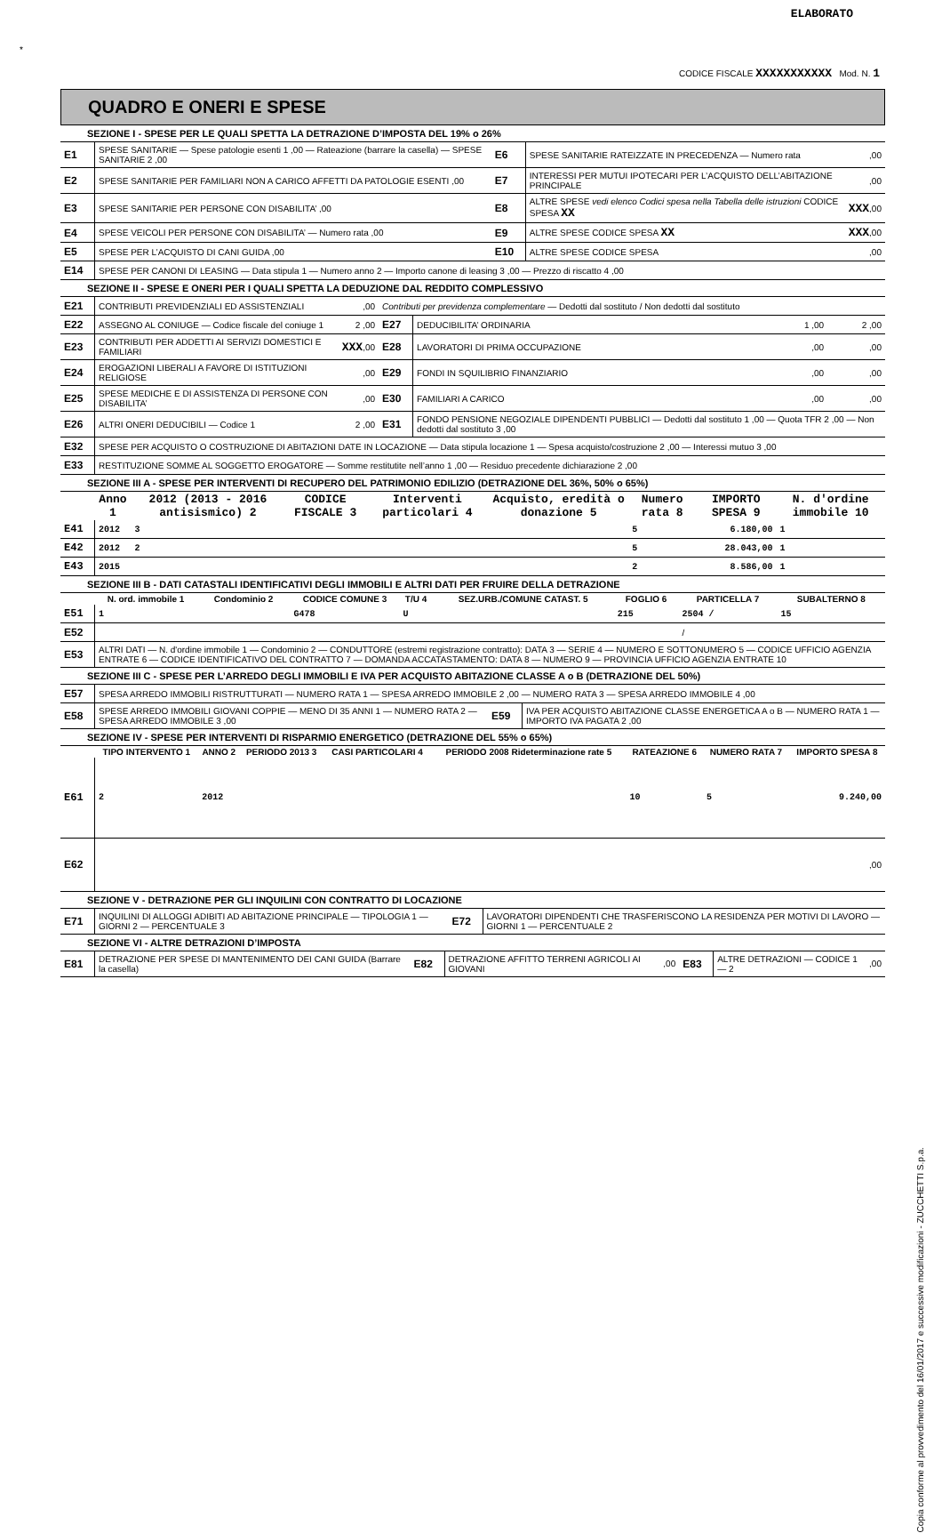ELABORATO
*
CODICE FISCALE XXXXXXXXXXX Mod. N. 1
QUADRO E ONERI E SPESE
SEZIONE I - SPESE PER LE QUALI SPETTA LA DETRAZIONE D’IMPOSTA DEL 19% o 26%
| E1 | SPESE SANITARIE — Spese patologie esenti 1 ,00 — Rateazione (barrare la casella) — SPESE SANITARIE 2 ,00 | E6 | SPESE SANITARIE RATEIZZATE IN PRECEDENZA — Numero rata | ,00 |
| E2 | SPESE SANITARIE PER FAMILIARI NON A CARICO AFFETTI DA PATOLOGIE ESENTI ,00 | E7 | INTERESSI PER MUTUI IPOTECARI PER L’ACQUISTO DELL’ABITAZIONE PRINCIPALE | ,00 |
| E3 | SPESE SANITARIE PER PERSONE CON DISABILITA’ ,00 | E8 | ALTRE SPESE vedi elenco Codici spesa nella Tabella delle istruzioni CODICE SPESA XX | XXX ,00 |
| E4 | SPESE VEICOLI PER PERSONE CON DISABILITA’ — Numero rata ,00 | E9 | ALTRE SPESE CODICE SPESA XX | XXX ,00 |
| E5 | SPESE PER L’ACQUISTO DI CANI GUIDA ,00 | E10 | ALTRE SPESE CODICE SPESA | ,00 |
| E14 | SPESE PER CANONI DI LEASING — Data stipula 1 — Numero anno 2 — Importo canone di leasing 3 ,00 — Prezzo di riscatto 4 ,00 | | | |
SEZIONE II - SPESE E ONERI PER I QUALI SPETTA LA DEDUZIONE DAL REDDITO COMPLESSIVO
| E21 | CONTRIBUTI PREVIDENZIALI ED ASSISTENZIALI | ,00 | Contributi per previdenza complementare — Dedotti dal sostituto / Non dedotti dal sostituto | | | |
| E22 | ASSEGNO AL CONIUGE — Codice fiscale del coniuge 1 | 2 ,00 | E27 | DEDUCIBILITA’ ORDINARIA | 1 ,00 | 2 ,00 |
| E23 | CONTRIBUTI PER ADDETTI AI SERVIZI DOMESTICI E FAMILIARI | XXX ,00 | E28 | LAVORATORI DI PRIMA OCCUPAZIONE | ,00 | ,00 |
| E24 | EROGAZIONI LIBERALI A FAVORE DI ISTITUZIONI RELIGIOSE | ,00 | E29 | FONDI IN SQUILIBRIO FINANZIARIO | ,00 | ,00 |
| E25 | SPESE MEDICHE E DI ASSISTENZA DI PERSONE CON DISABILITA’ | ,00 | E30 | FAMILIARI A CARICO | ,00 | ,00 |
| E26 | ALTRI ONERI DEDUCIBILI — Codice 1 | 2 ,00 | E31 | FONDO PENSIONE NEGOZIALE DIPENDENTI PUBBLICI — Dedotti dal sostituto 1 ,00 — Quota TFR 2 ,00 — Non dedotti dal sostituto 3 ,00 | | |
| E32 | SPESE PER ACQUISTO O COSTRUZIONE DI ABITAZIONI DATE IN LOCAZIONE — Data stipula locazione 1 — Spesa acquisto/costruzione 2 ,00 — Interessi mutuo 3 ,00 | | | | | |
| E33 | RESTITUZIONE SOMME AL SOGGETTO EROGATORE — Somme restitutite nell’anno 1 ,00 — Residuo precedente dichiarazione 2 ,00 | | | | | |
SEZIONE III A - SPESE PER INTERVENTI DI RECUPERO DEL PATRIMONIO EDILIZIO (DETRAZIONE DEL 36%, 50% o 65%)
| | Anno 1 | 2012 (2013 - 2016 antisismico) 2 | CODICE FISCALE 3 | Interventi particolari 4 | Acquisto, eredità o donazione 5 | Numero rata 8 | IMPORTO SPESA 9 | N. d'ordine immobile 10 |
| --- | --- | --- | --- | --- | --- | --- | --- | --- |
| E41 | 2012 | 3 | | | | 5 | 6.180,00 | 1 |
| E42 | 2012 | 2 | | | | 5 | 28.043,00 | 1 |
| E43 | 2015 | | | | | 2 | 8.586,00 | 1 |
SEZIONE III B - DATI CATASTALI IDENTIFICATIVI DEGLI IMMOBILI E ALTRI DATI PER FRUIRE DELLA DETRAZIONE
| | N. ord. immobile 1 | Condominio 2 | CODICE COMUNE 3 | T/U 4 | SEZ.URB./COMUNE CATAST. 5 | FOGLIO 6 | PARTICELLA 7 | SUBALTERNO 8 |
| --- | --- | --- | --- | --- | --- | --- | --- | --- |
| E51 | 1 | | G478 | U | | 215 | 2504 / | 15 |
| E52 | | | | | | | / | |
| E53 | ALTRI DATI — N. d'ordine immobile 1 — Condominio 2 — CONDUTTORE (estremi registrazione contratto): DATA 3 — SERIE 4 — NUMERO E SOTTONUMERO 5 — CODICE UFFICIO AGENZIA ENTRATE 6 — CODICE IDENTIFICATIVO DEL CONTRATTO 7 — DOMANDA ACCATASTAMENTO: DATA 8 — NUMERO 9 — PROVINCIA UFFICIO AGENZIA ENTRATE 10 | | | | | | | |
SEZIONE III C - SPESE PER L’ARREDO DEGLI IMMOBILI E IVA PER ACQUISTO ABITAZIONE CLASSE A o B (DETRAZIONE DEL 50%)
| E57 | SPESA ARREDO IMMOBILI RISTRUTTURATI — NUMERO RATA 1 — SPESA ARREDO IMMOBILE 2 ,00 — NUMERO RATA 3 — SPESA ARREDO IMMOBILE 4 ,00 | | |
| E58 | SPESE ARREDO IMMOBILI GIOVANI COPPIE — MENO DI 35 ANNI 1 — NUMERO RATA 2 — SPESA ARREDO IMMOBILE 3 ,00 | E59 | IVA PER ACQUISTO ABITAZIONE CLASSE ENERGETICA A o B — NUMERO RATA 1 — IMPORTO IVA PAGATA 2 ,00 |
SEZIONE IV - SPESE PER INTERVENTI DI RISPARMIO ENERGETICO (DETRAZIONE DEL 55% o 65%)
| | TIPO INTERVENTO 1 | ANNO 2 | PERIODO 2013 3 | CASI PARTICOLARI 4 | PERIODO 2008 Rideterminazione rate 5 | RATEAZIONE 6 | NUMERO RATA 7 | IMPORTO SPESA 8 |
| --- | --- | --- | --- | --- | --- | --- | --- | --- |
| E61 | 2 | 2012 | | | | 10 | 5 | 9.240,00 |
| E62 | | | | | | | | ,00 |
SEZIONE V - DETRAZIONE PER GLI INQUILINI CON CONTRATTO DI LOCAZIONE
| E71 | INQUILINI DI ALLOGGI ADIBITI AD ABITAZIONE PRINCIPALE — TIPOLOGIA 1 — GIORNI 2 — PERCENTUALE 3 | E72 | LAVORATORI DIPENDENTI CHE TRASFERISCONO LA RESIDENZA PER MOTIVI DI LAVORO — GIORNI 1 — PERCENTUALE 2 |
SEZIONE VI - ALTRE DETRAZIONI D’IMPOSTA
| E81 | DETRAZIONE PER SPESE DI MANTENIMENTO DEI CANI GUIDA (Barrare la casella) | E82 | DETRAZIONE AFFITTO TERRENI AGRICOLI AI GIOVANI | ,00 | E83 | ALTRE DETRAZIONI — CODICE 1 — 2 | ,00 |
Copia conforme al provvedimento del 16/01/2017 e successive modificazioni - ZUCCHETTI S.p.a.